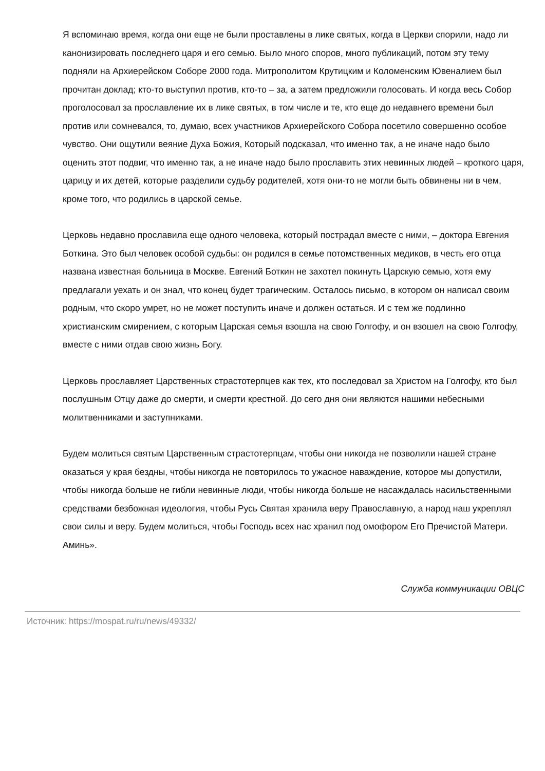Я вспоминаю время, когда они еще не были проставлены в лике святых, когда в Церкви спорили, надо ли канонизировать последнего царя и его семью. Было много споров, много публикаций, потом эту тему подняли на Архиерейском Соборе 2000 года. Митрополитом Крутицким и Коломенским Ювеналием был прочитан доклад; кто-то выступил против, кто-то – за, а затем предложили голосовать. И когда весь Собор проголосовал за прославление их в лике святых, в том числе и те, кто еще до недавнего времени был против или сомневался, то, думаю, всех участников Архиерейского Собора посетило совершенно особое чувство. Они ощутили веяние Духа Божия, Который подсказал, что именно так, а не иначе надо было оценить этот подвиг, что именно так, а не иначе надо было прославить этих невинных людей – кроткого царя, царицу и их детей, которые разделили судьбу родителей, хотя они-то не могли быть обвинены ни в чем, кроме того, что родились в царской семье.
Церковь недавно прославила еще одного человека, который пострадал вместе с ними, – доктора Евгения Боткина. Это был человек особой судьбы: он родился в семье потомственных медиков, в честь его отца названа известная больница в Москве. Евгений Боткин не захотел покинуть Царскую семью, хотя ему предлагали уехать и он знал, что конец будет трагическим. Осталось письмо, в котором он написал своим родным, что скоро умрет, но не может поступить иначе и должен остаться. И с тем же подлинно христианским смирением, с которым Царская семья взошла на свою Голгофу, и он взошел на свою Голгофу, вместе с ними отдав свою жизнь Богу.
Церковь прославляет Царственных страстотерпцев как тех, кто последовал за Христом на Голгофу, кто был послушным Отцу даже до смерти, и смерти крестной. До сего дня они являются нашими небесными молитвенниками и заступниками.
Будем молиться святым Царственным страстотерпцам, чтобы они никогда не позволили нашей стране оказаться у края бездны, чтобы никогда не повторилось то ужасное наваждение, которое мы допустили, чтобы никогда больше не гибли невинные люди, чтобы никогда больше не насаждалась насильственными средствами безбожная идеология, чтобы Русь Святая хранила веру Православную, а народ наш укреплял свои силы и веру. Будем молиться, чтобы Господь всех нас хранил под омофором Его Пречистой Матери. Аминь».
Служба коммуникации ОВЦС
Источник: https://mospat.ru/ru/news/49332/